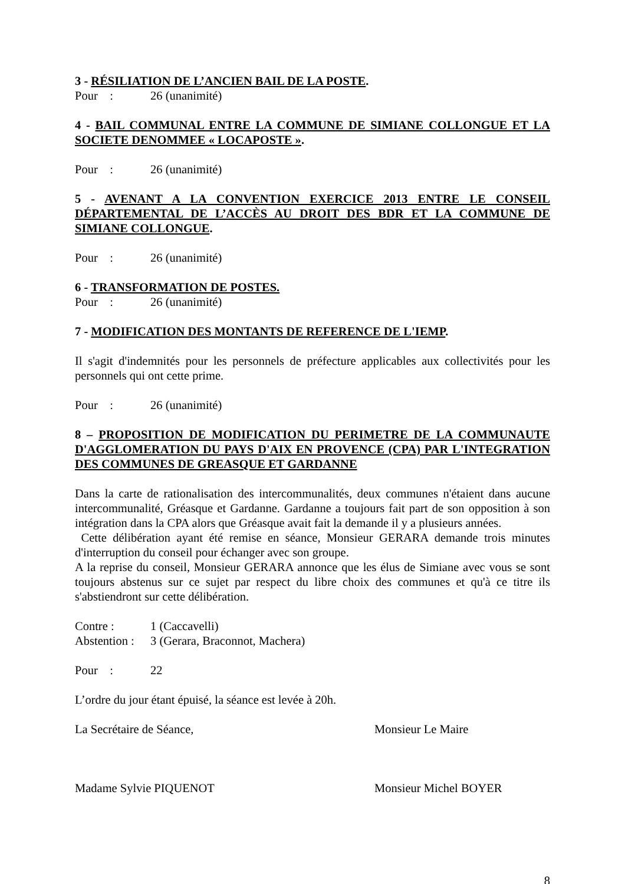3 - RÉSILIATION DE L’ANCIEN BAIL DE LA POSTE.
Pour : 26 (unanimité)
4 - BAIL COMMUNAL ENTRE LA COMMUNE DE SIMIANE COLLONGUE ET LA SOCIETE DENOMMEE « LOCAPOSTE ».
Pour : 26 (unanimité)
5 - AVENANT A LA CONVENTION EXERCICE 2013 ENTRE LE CONSEIL DÉPARTEMENTAL DE L’ACCÈS AU DROIT DES BDR ET LA COMMUNE DE SIMIANE COLLONGUE.
Pour : 26 (unanimité)
6 - TRANSFORMATION DE POSTES.
Pour : 26 (unanimité)
7 - MODIFICATION DES MONTANTS DE REFERENCE DE L'IEMP.
Il s'agit d'indemnités pour les personnels de préfecture applicables aux collectivités pour les personnels qui ont cette prime.
Pour : 26 (unanimité)
8 – PROPOSITION DE MODIFICATION DU PERIMETRE DE LA COMMUNAUTE D'AGGLOMERATION DU PAYS D'AIX EN PROVENCE (CPA) PAR L'INTEGRATION DES COMMUNES DE GREASQUE ET GARDANNE
Dans la carte de rationalisation des intercommunalités, deux communes n'étaient dans aucune intercommunalité, Gréasque et Gardanne. Gardanne a toujours fait part de son opposition à son intégration dans la CPA alors que Gréasque avait fait la demande il y a plusieurs années.
Cette délibération ayant été remise en séance, Monsieur GERARA demande trois minutes d'interruption du conseil pour échanger avec son groupe.
A la reprise du conseil, Monsieur GERARA annonce que les élus de Simiane avec vous se sont toujours abstenus sur ce sujet par respect du libre choix des communes et qu'à ce titre ils s'abstiendront sur cette délibération.
Contre : 1 (Caccavelli)
Abstention : 3 (Gerara, Braconnot, Machera)
Pour : 22
L’ordre du jour étant épuisé, la séance est levée à 20h.
La Secrétaire de Séance, Monsieur Le Maire
Madame Sylvie PIQUENOT Monsieur Michel BOYER
8